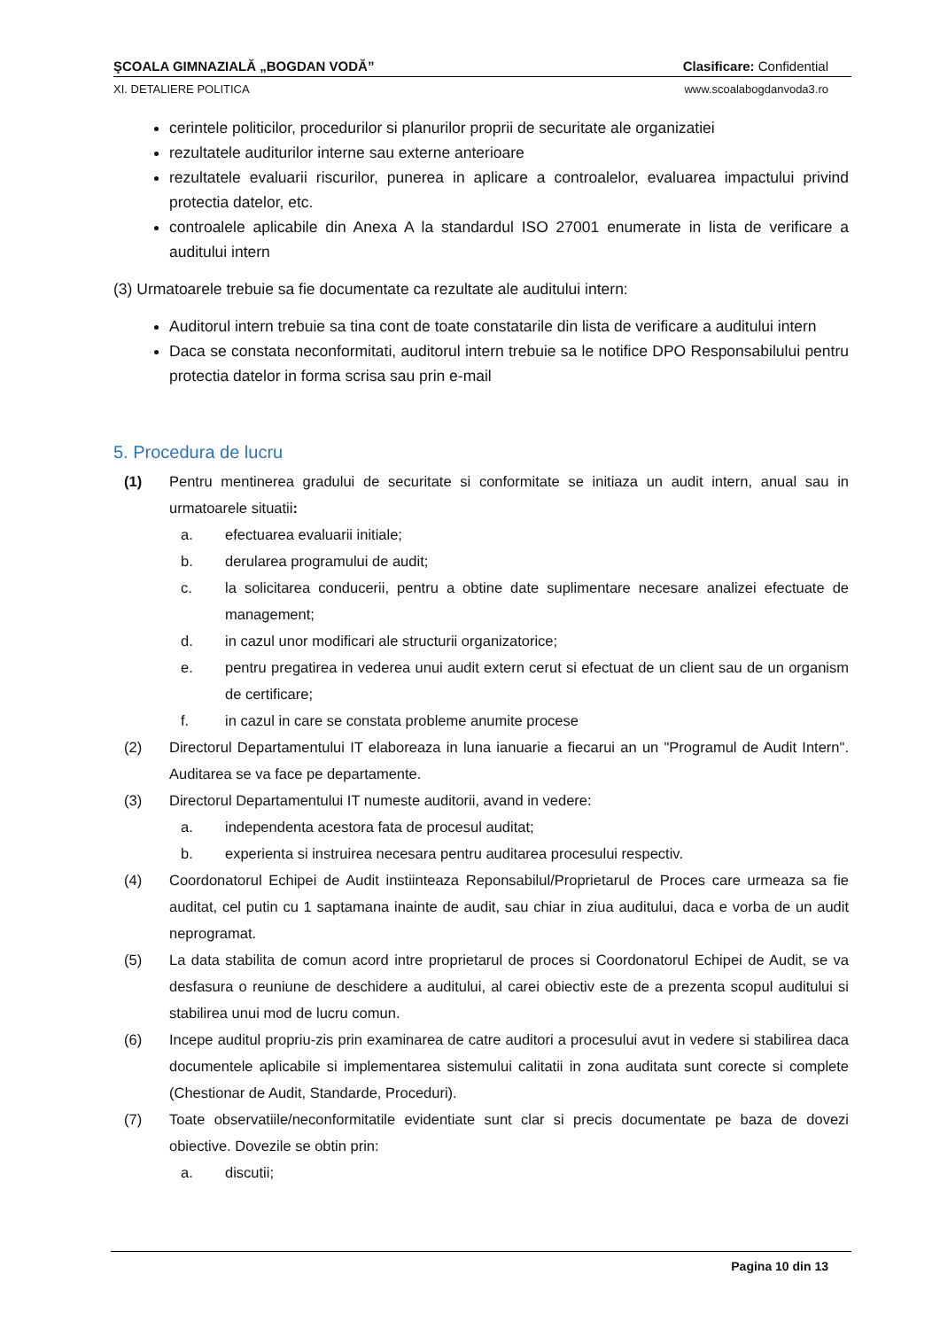ŞCOALA GIMNAZIALĂ „BOGDAN VODĂ” Clasificare: Confidential
XI. DETALIERE POLITICA www.scoalabogdanvoda3.ro
cerintele politicilor, procedurilor si planurilor proprii de securitate ale organizatiei
rezultatele auditurilor interne sau externe anterioare
rezultatele evaluarii riscurilor, punerea in aplicare a controalelor, evaluarea impactului privind protectia datelor, etc.
controalele aplicabile din Anexa A la standardul ISO 27001 enumerate in lista de verificare a auditului intern
(3) Urmatoarele trebuie sa fie documentate ca rezultate ale auditului intern:
Auditorul intern trebuie sa tina cont de toate constatarile din lista de verificare a auditului intern
Daca se constata neconformitati, auditorul intern trebuie sa le notifice DPO Responsabilului pentru protectia datelor in forma scrisa sau prin e-mail
5. Procedura de lucru
(1) Pentru mentinerea gradului de securitate si conformitate se initiaza un audit intern, anual sau in urmatoarele situatii:
a. efectuarea evaluarii initiale;
b. derularea programului de audit;
c. la solicitarea conducerii, pentru a obtine date suplimentare necesare analizei efectuate de management;
d. in cazul unor modificari ale structurii organizatorice;
e. pentru pregatirea in vederea unui audit extern cerut si efectuat de un client sau de un organism de certificare;
f. in cazul in care se constata probleme anumite procese
(2) Directorul Departamentului IT elaboreaza in luna ianuarie a fiecarui an un "Programul de Audit Intern". Auditarea se va face pe departamente.
(3) Directorul Departamentului IT numeste auditorii, avand in vedere:
a. independenta acestora fata de procesul auditat;
b. experienta si instruirea necesara pentru auditarea procesului respectiv.
(4) Coordonatorul Echipei de Audit instiinteaza Reponsabilul/Proprietarul de Proces care urmeaza sa fie auditat, cel putin cu 1 saptamana inainte de audit, sau chiar in ziua auditului, daca e vorba de un audit neprogramat.
(5) La data stabilita de comun acord intre proprietarul de proces si Coordonatorul Echipei de Audit, se va desfasura o reuniune de deschidere a auditului, al carei obiectiv este de a prezenta scopul auditului si stabilirea unui mod de lucru comun.
(6) Incepe auditul propriu-zis prin examinarea de catre auditori a procesului avut in vedere si stabilirea daca documentele aplicabile si implementarea sistemului calitatii in zona auditata sunt corecte si complete (Chestionar de Audit, Standarde, Proceduri).
(7) Toate observatiile/neconformitatile evidentiate sunt clar si precis documentate pe baza de dovezi obiective. Dovezile se obtin prin:
a. discutii;
Pagina 10 din 13